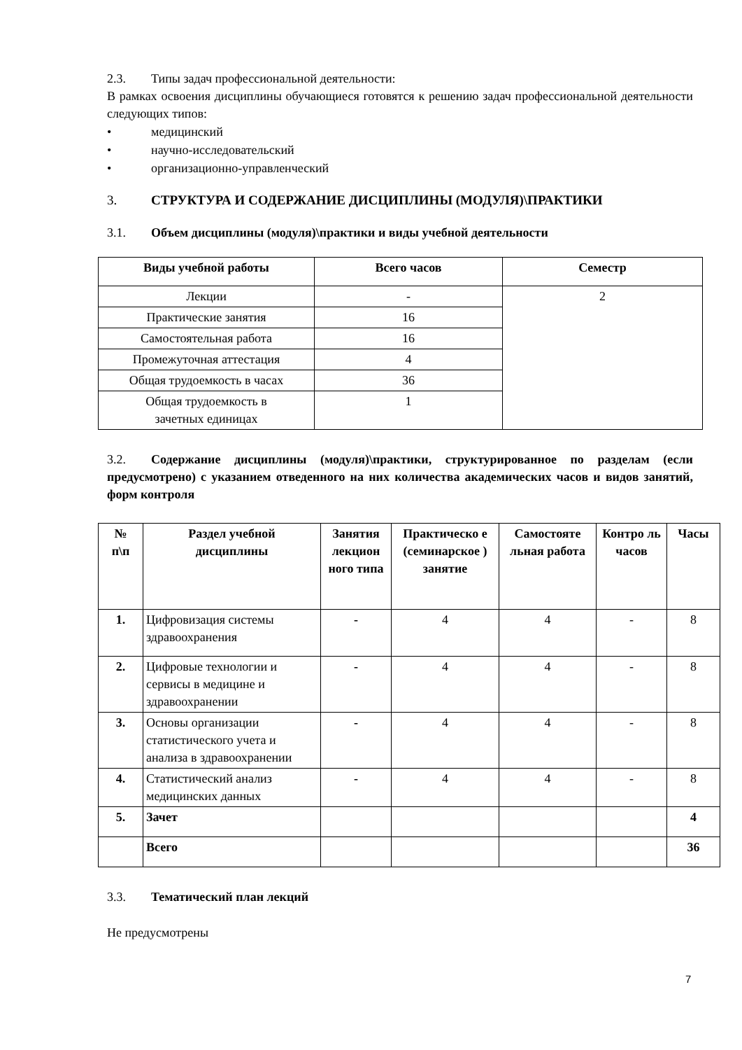2.3. Типы задач профессиональной деятельности:
В рамках освоения дисциплины обучающиеся готовятся к решению задач профессиональной деятельности следующих типов:
• медицинский
• научно-исследовательский
• организационно-управленческий
3. СТРУКТУРА И СОДЕРЖАНИЕ ДИСЦИПЛИНЫ (МОДУЛЯ)\ПРАКТИКИ
3.1. Объем дисциплины (модуля)\практики и виды учебной деятельности
| Виды учебной работы | Всего часов | Семестр |
| --- | --- | --- |
| Лекции | - | 2 |
| Практические занятия | 16 | |
| Самостоятельная работа | 16 | |
| Промежуточная аттестация | 4 | |
| Общая трудоемкость в часах | 36 | |
| Общая трудоемкость в зачетных единицах | 1 | |
3.2. Содержание дисциплины (модуля)\практики, структурированное по разделам (если предусмотрено) с указанием отведенного на них количества академических часов и видов занятий, форм контроля
| № п\п | Раздел учебной дисциплины | Занятия лекцион ного типа | Практическо е (семинарское ) занятие | Самостояте льная работа | Контро ль часов | Часы |
| --- | --- | --- | --- | --- | --- | --- |
| 1. | Цифровизация системы здравоохранения | - | 4 | 4 | - | 8 |
| 2. | Цифровые технологии и сервисы в медицине и здравоохранении | - | 4 | 4 | - | 8 |
| 3. | Основы организации статистического учета и анализа в здравоохранении | - | 4 | 4 | - | 8 |
| 4. | Статистический анализ медицинских данных | - | 4 | 4 | - | 8 |
| 5. | Зачет | | | | | 4 |
| | Всего | | | | | 36 |
3.3. Тематический план лекций
Не предусмотрены
7